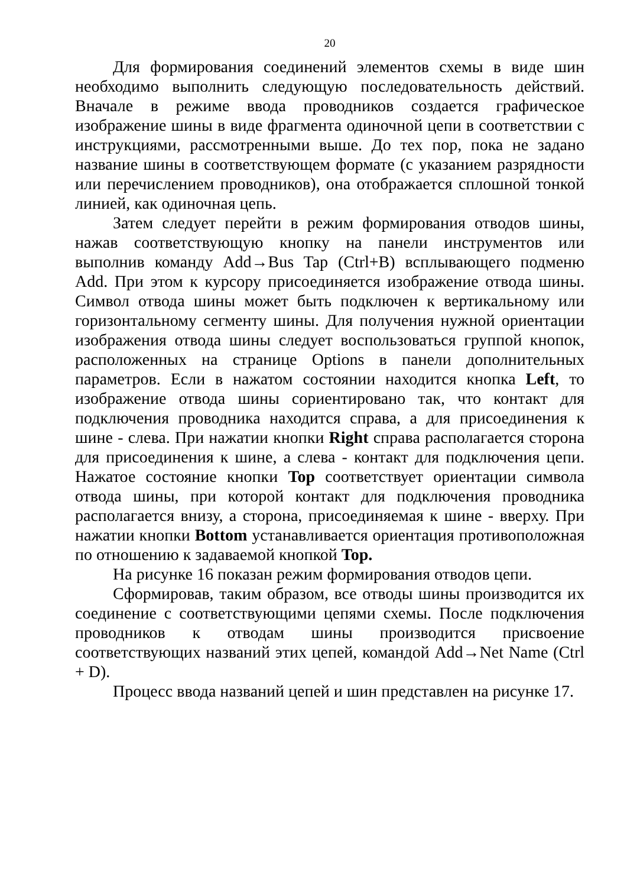20
Для формирования соединений элементов схемы в виде шин необходимо выполнить следующую последовательность действий. Вначале в режиме ввода проводников создается графическое изображение шины в виде фрагмента одиночной цепи в соответствии с инструкциями, рассмотренными выше. До тех пор, пока не задано название шины в соответствующем формате (с указанием разрядности или перечислением проводников), она отображается сплошной тонкой линией, как одиночная цепь.
Затем следует перейти в режим формирования отводов шины, нажав соответствующую кнопку на панели инструментов или выполнив команду Add→Bus Tap (Ctrl+B) всплывающего подменю Add. При этом к курсору присоединяется изображение отвода шины. Символ отвода шины может быть подключен к вертикальному или горизонтальному сегменту шины. Для получения нужной ориентации изображения отвода шины следует воспользоваться группой кнопок, расположенных на странице Options в панели дополнительных параметров. Если в нажатом состоянии находится кнопка Left, то изображение отвода шины сориентировано так, что контакт для подключения проводника находится справа, а для присоединения к шине - слева. При нажатии кнопки Right справа располагается сторона для присоединения к шине, а слева - контакт для подключения цепи. Нажатое состояние кнопки Top соответствует ориентации символа отвода шины, при которой контакт для подключения проводника располагается внизу, а сторона, присоединяемая к шине - вверху. При нажатии кнопки Bottom устанавливается ориентация противоположная по отношению к задаваемой кнопкой Top.
На рисунке 16 показан режим формирования отводов цепи.
Сформировав, таким образом, все отводы шины производится их соединение с соответствующими цепями схемы. После подключения проводников к отводам шины производится присвоение соответствующих названий этих цепей, командой Add→Net Name (Ctrl + D).
Процесс ввода названий цепей и шин представлен на рисунке 17.